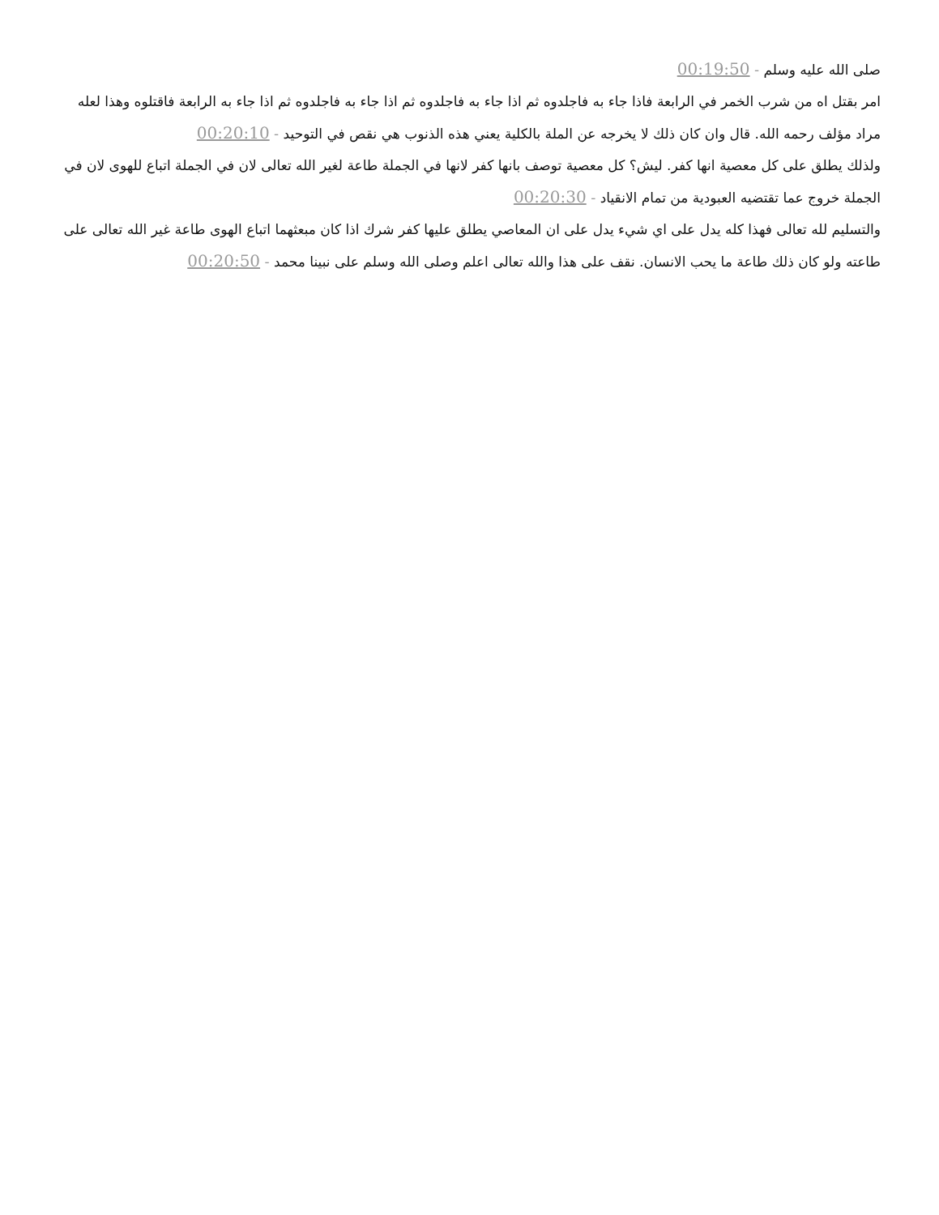صلى الله عليه وسلم - 00:19:50
امر بقتل اه من شرب الخمر في الرابعة فاذا جاء به فاجلدوه ثم اذا جاء به فاجلدوه ثم اذا جاء به فاجلدوه ثم اذا جاء به الرابعة فاقتلوه وهذا لعله مراد مؤلف رحمه الله. قال وان كان ذلك لا يخرجه عن الملة بالكلية يعني هذه الذنوب هي نقص في التوحيد - 00:20:10
ولذلك يطلق على كل معصية انها كفر. ليش؟ كل معصية توصف بانها كفر لانها في الجملة طاعة لغير الله تعالى لان في الجملة اتباع للهوى لان في الجملة خروج عما تقتضيه العبودية من تمام الانقياد - 00:20:30
والتسليم لله تعالى فهذا كله يدل على اي شيء يدل على ان المعاصي يطلق عليها كفر شرك اذا كان مبعثهما اتباع الهوى طاعة غير الله تعالى على طاعته ولو كان ذلك طاعة ما يحب الانسان. نقف على هذا والله تعالى اعلم وصلى الله وسلم على نبينا محمد - 00:20:50